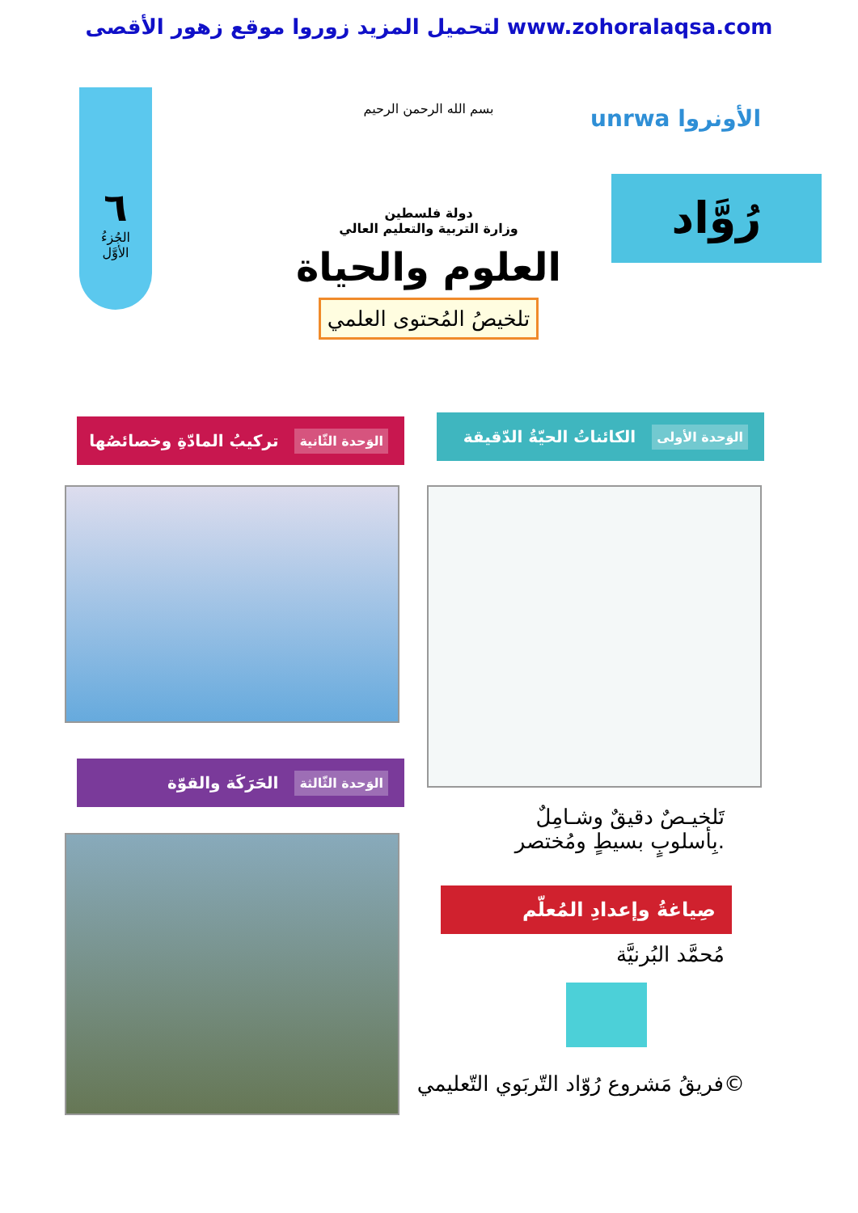لتحميل المزيد زوروا موقع زهور الأقصى www.zohoralaqsa.com
unrwa الأونروا
رُوَّاد
٦
الجُزءُ
الأوَّل
بسم الله الرحمن الرحيم
دولة فلسطين
وزارة التربية والتعليم العالي
العلوم والحياة
تلخيصُ المُحتوى العلمي
الكائناتُ الحيّةُ الدّقيقة الوَحدة الأولى
تركيبُ المادّةِ وخصائصُها الوَحدة الثّانية
الحَرَكَة والقوّة الوَحدة الثّالثة
تَلخيـصٌ دقيقٌ وشـامِلٌ
بِأسلوبٍ بسيطٍ ومُختصر.
صِياغةُ وإعدادِ المُعلّم
مُحمَّد البُرنيَّة
فريقُ مَشروع رُوّاد التّربَوي التّعليمي©